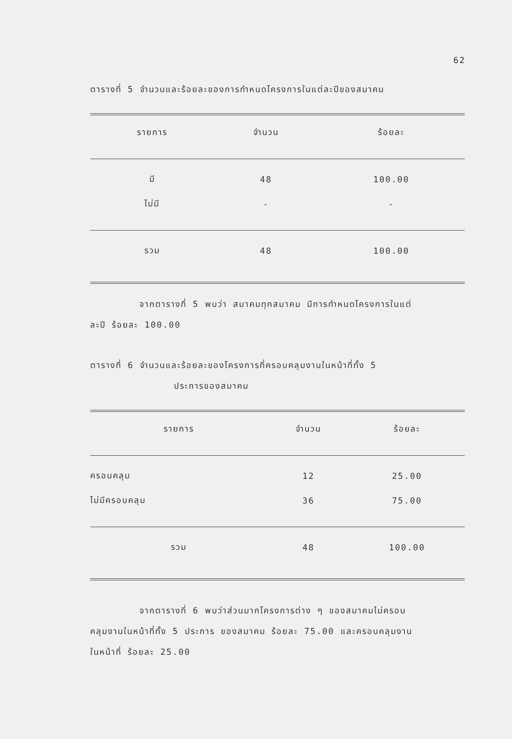62
ตารางที่ 5 จำนวนและร้อยละของการกำหนดโครงการในแต่ละปีของสมาคม
| รายการ | จำนวน | ร้อยละ |
| --- | --- | --- |
| มี | 48 | 100.00 |
| ไม่มี | - | - |
| รวม | 48 | 100.00 |
จากตารางที่ 5 พบว่า สมาคมทุกสมาคม มีการกำหนดโครงการในแต่
ละปี ร้อยละ 100.00
ตารางที่ 6 จำนวนและร้อยละของโครงการที่ครอบคลุมงานในหน้าที่ทั้ง 5
ประการของสมาคม
| รายการ | จำนวน | ร้อยละ |
| --- | --- | --- |
| ครอบคลุม | 12 | 25.00 |
| ไม่มีครอบคลุม | 36 | 75.00 |
| รวม | 48 | 100.00 |
จากตารางที่ 6 พบว่าส่วนมากโครงการต่าง ๆ ของสมาคมไม่ครอบ
คลุมงานในหน้าที่ทั้ง 5 ประการ ของสมาคม ร้อยละ 75.00 และครอบคลุมงาน
ในหน้าที่ ร้อยละ 25.00